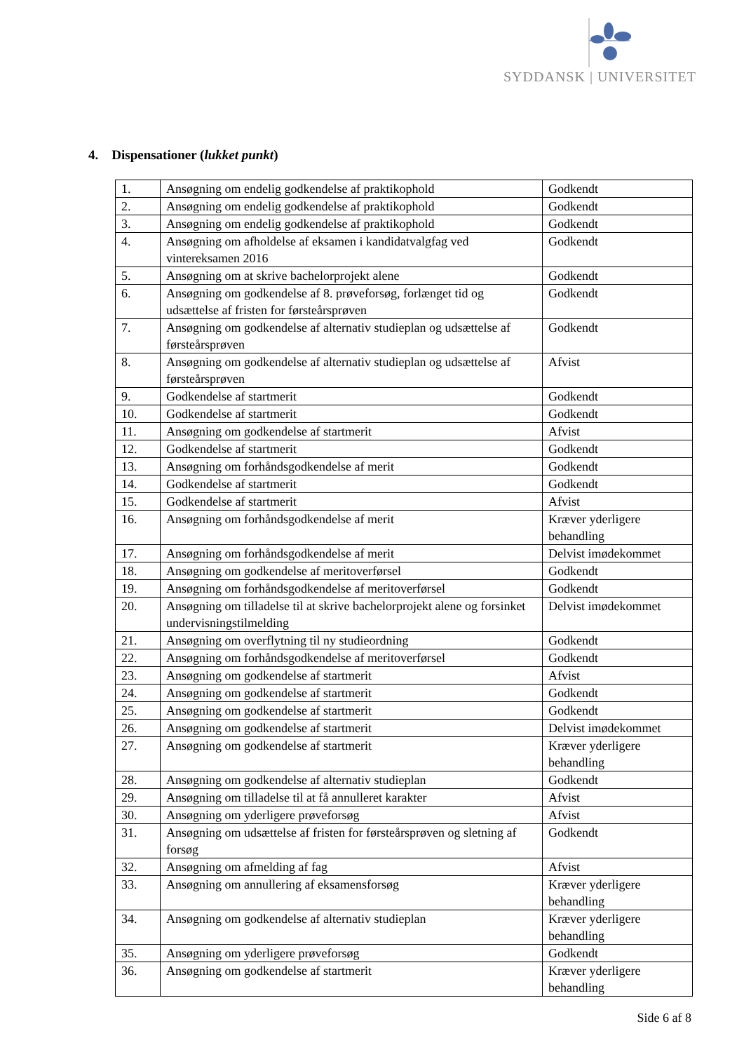SYDDANSK | UNIVERSITET
4. Dispensationer (lukket punkt)
| 1. | Ansøgning om endelig godkendelse af praktikophold | Godkendt |
| 2. | Ansøgning om endelig godkendelse af praktikophold | Godkendt |
| 3. | Ansøgning om endelig godkendelse af praktikophold | Godkendt |
| 4. | Ansøgning om afholdelse af eksamen i kandidatvalgfag ved vintereksamen 2016 | Godkendt |
| 5. | Ansøgning om at skrive bachelorprojekt alene | Godkendt |
| 6. | Ansøgning om godkendelse af 8. prøveforsøg, forlænget tid og udsættelse af fristen for førsteårsprøven | Godkendt |
| 7. | Ansøgning om godkendelse af alternativ studieplan og udsættelse af førsteårsprøven | Godkendt |
| 8. | Ansøgning om godkendelse af alternativ studieplan og udsættelse af førsteårsprøven | Afvist |
| 9. | Godkendelse af startmerit | Godkendt |
| 10. | Godkendelse af startmerit | Godkendt |
| 11. | Ansøgning om godkendelse af startmerit | Afvist |
| 12. | Godkendelse af startmerit | Godkendt |
| 13. | Ansøgning om forhåndsgodkendelse af merit | Godkendt |
| 14. | Godkendelse af startmerit | Godkendt |
| 15. | Godkendelse af startmerit | Afvist |
| 16. | Ansøgning om forhåndsgodkendelse af merit | Kræver yderligere behandling |
| 17. | Ansøgning om forhåndsgodkendelse af merit | Delvist imødekommet |
| 18. | Ansøgning om godkendelse af meritoverførsel | Godkendt |
| 19. | Ansøgning om forhåndsgodkendelse af meritoverførsel | Godkendt |
| 20. | Ansøgning om tilladelse til at skrive bachelorprojekt alene og forsinket undervisningstilmelding | Delvist imødekommet |
| 21. | Ansøgning om overflytning til ny studieordning | Godkendt |
| 22. | Ansøgning om forhåndsgodkendelse af meritoverførsel | Godkendt |
| 23. | Ansøgning om godkendelse af startmerit | Afvist |
| 24. | Ansøgning om godkendelse af startmerit | Godkendt |
| 25. | Ansøgning om godkendelse af startmerit | Godkendt |
| 26. | Ansøgning om godkendelse af startmerit | Delvist imødekommet |
| 27. | Ansøgning om godkendelse af startmerit | Kræver yderligere behandling |
| 28. | Ansøgning om godkendelse af alternativ studieplan | Godkendt |
| 29. | Ansøgning om tilladelse til at få annulleret karakter | Afvist |
| 30. | Ansøgning om yderligere prøveforsøg | Afvist |
| 31. | Ansøgning om udsættelse af fristen for førsteårsprøven og sletning af forsøg | Godkendt |
| 32. | Ansøgning om afmelding af fag | Afvist |
| 33. | Ansøgning om annullering af eksamensforsøg | Kræver yderligere behandling |
| 34. | Ansøgning om godkendelse af alternativ studieplan | Kræver yderligere behandling |
| 35. | Ansøgning om yderligere prøveforsøg | Godkendt |
| 36. | Ansøgning om godkendelse af startmerit | Kræver yderligere behandling |
Side 6 af 8